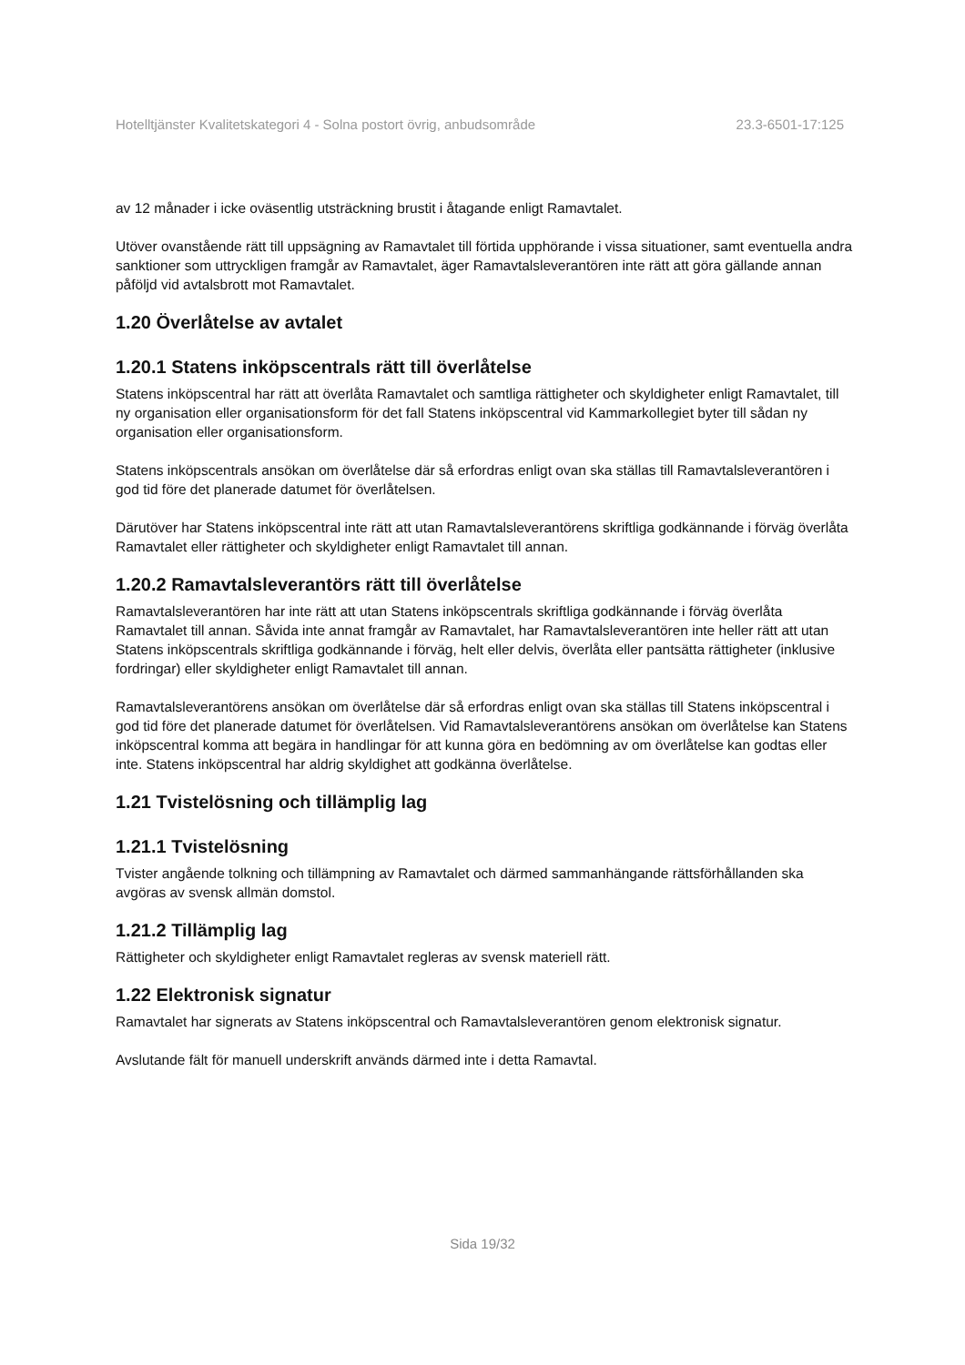Hotelltjänster Kvalitetskategori 4 - Solna postort övrig, anbudsområde 23.3-6501-17:125
av 12 månader i icke oväsentlig utsträckning brustit i åtagande enligt Ramavtalet.
Utöver ovanstående rätt till uppsägning av Ramavtalet till förtida upphörande i vissa situationer, samt eventuella andra sanktioner som uttryckligen framgår av Ramavtalet, äger Ramavtalsleverantören inte rätt att göra gällande annan påföljd vid avtalsbrott mot Ramavtalet.
1.20 Överlåtelse av avtalet
1.20.1 Statens inköpscentrals rätt till överlåtelse
Statens inköpscentral har rätt att överlåta Ramavtalet och samtliga rättigheter och skyldigheter enligt Ramavtalet, till ny organisation eller organisationsform för det fall Statens inköpscentral vid Kammarkollegiet byter till sådan ny organisation eller organisationsform.
Statens inköpscentrals ansökan om överlåtelse där så erfordras enligt ovan ska ställas till Ramavtalsleverantören i god tid före det planerade datumet för överlåtelsen.
Därutöver har Statens inköpscentral inte rätt att utan Ramavtalsleverantörens skriftliga godkännande i förväg överlåta Ramavtalet eller rättigheter och skyldigheter enligt Ramavtalet till annan.
1.20.2 Ramavtalsleverantörs rätt till överlåtelse
Ramavtalsleverantören har inte rätt att utan Statens inköpscentrals skriftliga godkännande i förväg överlåta Ramavtalet till annan. Såvida inte annat framgår av Ramavtalet, har Ramavtalsleverantören inte heller rätt att utan Statens inköpscentrals skriftliga godkännande i förväg, helt eller delvis, överlåta eller pantsätta rättigheter (inklusive fordringar) eller skyldigheter enligt Ramavtalet till annan.
Ramavtalsleverantörens ansökan om överlåtelse där så erfordras enligt ovan ska ställas till Statens inköpscentral i god tid före det planerade datumet för överlåtelsen. Vid Ramavtalsleverantörens ansökan om överlåtelse kan Statens inköpscentral komma att begära in handlingar för att kunna göra en bedömning av om överlåtelse kan godtas eller inte. Statens inköpscentral har aldrig skyldighet att godkänna överlåtelse.
1.21 Tvistelösning och tillämplig lag
1.21.1 Tvistelösning
Tvister angående tolkning och tillämpning av Ramavtalet och därmed sammanhängande rättsförhållanden ska avgöras av svensk allmän domstol.
1.21.2 Tillämplig lag
Rättigheter och skyldigheter enligt Ramavtalet regleras av svensk materiell rätt.
1.22 Elektronisk signatur
Ramavtalet har signerats av Statens inköpscentral och Ramavtalsleverantören genom elektronisk signatur.
Avslutande fält för manuell underskrift används därmed inte i detta Ramavtal.
Sida 19/32